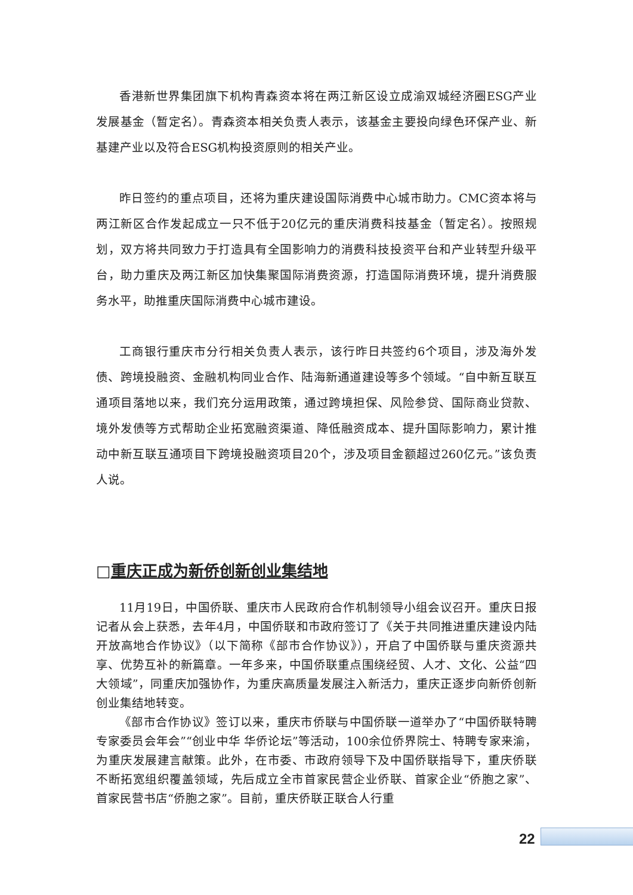香港新世界集团旗下机构青森资本将在两江新区设立成渝双城经济圈ESG产业发展基金（暂定名）。青森资本相关负责人表示，该基金主要投向绿色环保产业、新基建产业以及符合ESG机构投资原则的相关产业。
昨日签约的重点项目，还将为重庆建设国际消费中心城市助力。CMC资本将与两江新区合作发起成立一只不低于20亿元的重庆消费科技基金（暂定名）。按照规划，双方将共同致力于打造具有全国影响力的消费科技投资平台和产业转型升级平台，助力重庆及两江新区加快集聚国际消费资源，打造国际消费环境，提升消费服务水平，助推重庆国际消费中心城市建设。
工商银行重庆市分行相关负责人表示，该行昨日共签约6个项目，涉及海外发债、跨境投融资、金融机构同业合作、陆海新通道建设等多个领域。“自中新互联互通项目落地以来，我们充分运用政策，通过跨境担保、风险参贷、国际商业贷款、境外发债等方式帮助企业拓宽融资渠道、降低融资成本、提升国际影响力，累计推动中新互联互通项目下跨境投融资项目20个，涉及项目金额超过260亿元。”该负责人说。
□重庆正成为新侨创新创业集结地
11月19日，中国侨联、重庆市人民政府合作机制领导小组会议召开。重庆日报记者从会上获悉，去年4月，中国侨联和市政府签订了《关于共同推进重庆建设内陆开放高地合作协议》（以下简称《部市合作协议》），开启了中国侨联与重庆资源共享、优势互补的新篇章。一年多来，中国侨联重点围绕经贸、人才、文化、公益“四大领域”，同重庆加强协作，为重庆高质量发展注入新活力，重庆正逐步向新侨创新创业集结地转变。
《部市合作协议》签订以来，重庆市侨联与中国侨联一道举办了“中国侨联特聘专家委员会年会”“创业中华 华侨论坛”等活动，100余位侨界院士、特聘专家来渝，为重庆发展建言献策。此外，在市委、市政府领导下及中国侨联指导下，重庆侨联不断拓宽组织覆盖领域，先后成立全市首家民营企业侨联、首家企业“侨胞之家”、首家民营书店“侨胞之家”。目前，重庆侨联正联合人行重
22